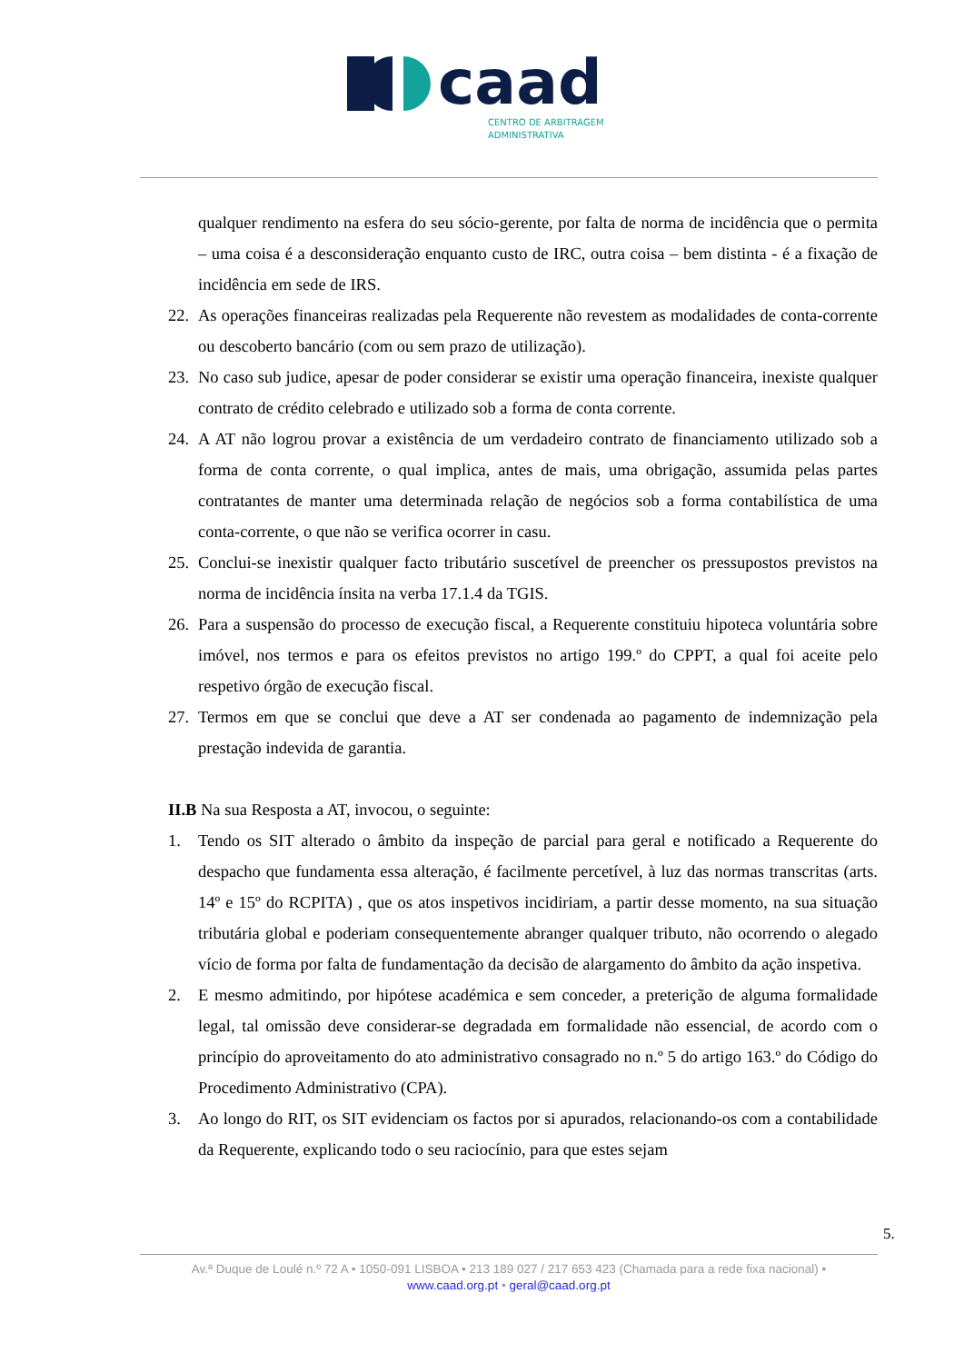caad
CENTRO DE ARBITRAGEM
ADMINISTRATIVA
qualquer rendimento na esfera do seu sócio-gerente, por falta de norma de incidência que o permita – uma coisa é a desconsideração enquanto custo de IRC, outra coisa – bem distinta - é a fixação de incidência em sede de IRS.
22. As operações financeiras realizadas pela Requerente não revestem as modalidades de conta-corrente ou descoberto bancário (com ou sem prazo de utilização).
23. No caso sub judice, apesar de poder considerar se existir uma operação financeira, inexiste qualquer contrato de crédito celebrado e utilizado sob a forma de conta corrente.
24. A AT não logrou provar a existência de um verdadeiro contrato de financiamento utilizado sob a forma de conta corrente, o qual implica, antes de mais, uma obrigação, assumida pelas partes contratantes de manter uma determinada relação de negócios sob a forma contabilística de uma conta-corrente, o que não se verifica ocorrer in casu.
25. Conclui-se inexistir qualquer facto tributário suscetível de preencher os pressupostos previstos na norma de incidência ínsita na verba 17.1.4 da TGIS.
26. Para a suspensão do processo de execução fiscal, a Requerente constituiu hipoteca voluntária sobre imóvel, nos termos e para os efeitos previstos no artigo 199.º do CPPT, a qual foi aceite pelo respetivo órgão de execução fiscal.
27. Termos em que se conclui que deve a AT ser condenada ao pagamento de indemnização pela prestação indevida de garantia.
II.B Na sua Resposta a AT, invocou, o seguinte:
1. Tendo os SIT alterado o âmbito da inspeção de parcial para geral e notificado a Requerente do despacho que fundamenta essa alteração, é facilmente percetível, à luz das normas transcritas (arts. 14º e 15º do RCPITA) , que os atos inspetivos incidiriam, a partir desse momento, na sua situação tributária global e poderiam consequentemente abranger qualquer tributo, não ocorrendo o alegado vício de forma por falta de fundamentação da decisão de alargamento do âmbito da ação inspetiva.
2. E mesmo admitindo, por hipótese académica e sem conceder, a preterição de alguma formalidade legal, tal omissão deve considerar-se degradada em formalidade não essencial, de acordo com o princípio do aproveitamento do ato administrativo consagrado no n.º 5 do artigo 163.º do Código do Procedimento Administrativo (CPA).
3. Ao longo do RIT, os SIT evidenciam os factos por si apurados, relacionando-os com a contabilidade da Requerente, explicando todo o seu raciocínio, para que estes sejam
5.
Av.ª Duque de Loulé n.º 72 A • 1050-091 LISBOA • 213 189 027 / 217 653 423 (Chamada para a rede fixa nacional) •
www.caad.org.pt • geral@caad.org.pt